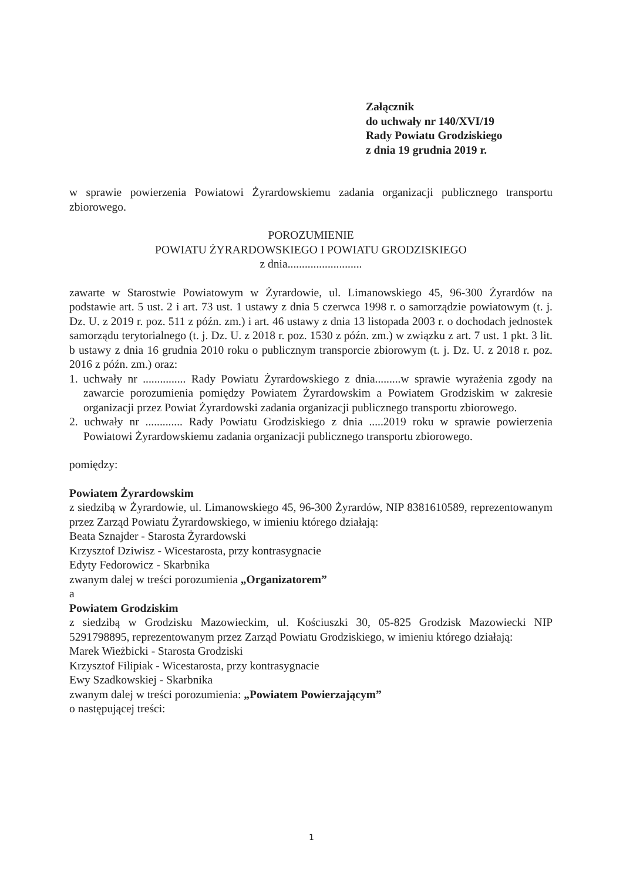Załącznik
do uchwały nr 140/XVI/19
Rady Powiatu Grodziskiego
z dnia 19 grudnia 2019 r.
w sprawie powierzenia Powiatowi Żyrardowskiemu zadania organizacji publicznego transportu zbiorowego.
POROZUMIENIE
POWIATU ŻYRARDOWSKIEGO I POWIATU GRODZISKIEGO
z dnia..........................
zawarte w Starostwie Powiatowym w Żyrardowie, ul. Limanowskiego 45, 96-300 Żyrardów na podstawie art. 5 ust. 2 i art. 73 ust. 1 ustawy z dnia 5 czerwca 1998 r. o samorządzie powiatowym (t. j. Dz. U. z 2019 r. poz. 511 z późn. zm.) i art. 46 ustawy z dnia 13 listopada 2003 r. o dochodach jednostek samorządu terytorialnego (t. j. Dz. U. z 2018 r. poz. 1530 z późn. zm.) w związku z art. 7 ust. 1 pkt. 3 lit. b ustawy z dnia 16 grudnia 2010 roku o publicznym transporcie zbiorowym (t. j. Dz. U. z 2018 r. poz. 2016 z późn. zm.) oraz:
1. uchwały nr ............... Rady Powiatu Żyrardowskiego z dnia.........w sprawie wyrażenia zgody na zawarcie porozumienia pomiędzy Powiatem Żyrardowskim a Powiatem Grodziskim w zakresie organizacji przez Powiat Żyrardowski zadania organizacji publicznego transportu zbiorowego.
2. uchwały nr ............. Rady Powiatu Grodziskiego z dnia .....2019 roku w sprawie powierzenia Powiatowi Żyrardowskiemu zadania organizacji publicznego transportu zbiorowego.
pomiędzy:
Powiatem Żyrardowskim
z siedzibą w Żyrardowie, ul. Limanowskiego 45, 96-300 Żyrardów, NIP 8381610589, reprezentowanym przez Zarząd Powiatu Żyrardowskiego, w imieniu którego działają:
Beata Sznajder - Starosta Żyrardowski
Krzysztof Dziwisz - Wicestarosta, przy kontrasygnacie
Edyty Fedorowicz - Skarbnika
zwanym dalej w treści porozumienia „Organizatorem”
a
Powiatem Grodziskim
z siedzibą w Grodzisku Mazowieckim, ul. Kościuszki 30, 05-825 Grodzisk Mazowiecki NIP 5291798895, reprezentowanym przez Zarząd Powiatu Grodziskiego, w imieniu którego działają:
Marek Wieżbicki - Starosta Grodziski
Krzysztof Filipiak - Wicestarosta, przy kontrasygnacie
Ewy Szadkowskiej - Skarbnika
zwanym dalej w treści porozumienia: „Powiatem Powierzającym”
o następującej treści:
1